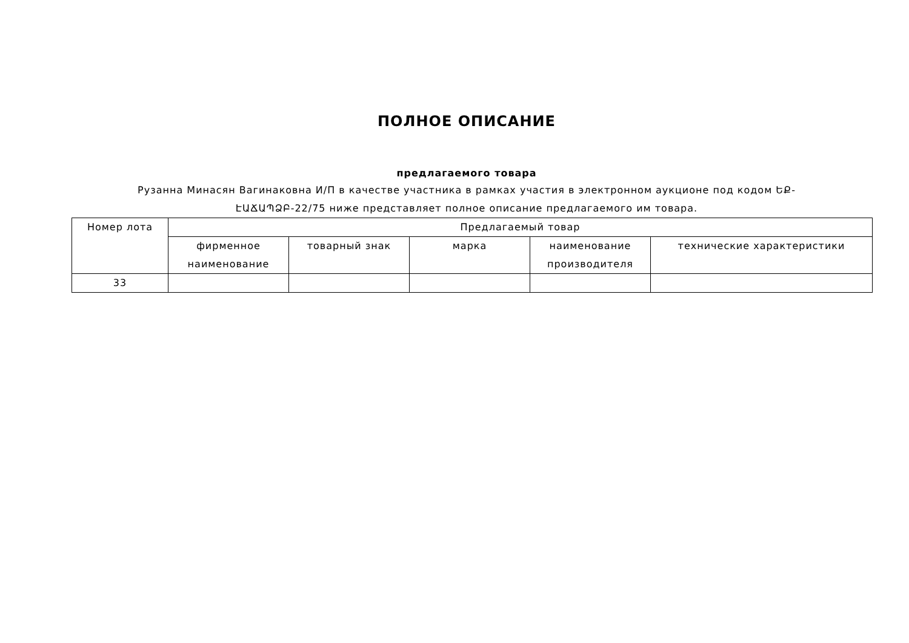ПОЛНОЕ ОПИСАНИЕ
предлагаемого товара
Рузанна Минасян Вагинаковна И/П в качестве участника в рамках участия в электронном аукционе под кодом ԵՔ-ԷԱՃԱՊՁԲ-22/75 ниже представляет полное описание предлагаемого им товара.
| Номер лота | Предлагаемый товар | | | | |
| --- | --- | --- | --- | --- | --- |
| | фирменное наименование | товарный знак | марка | наименование производителя | технические характеристики |
| 33 | | | | | |